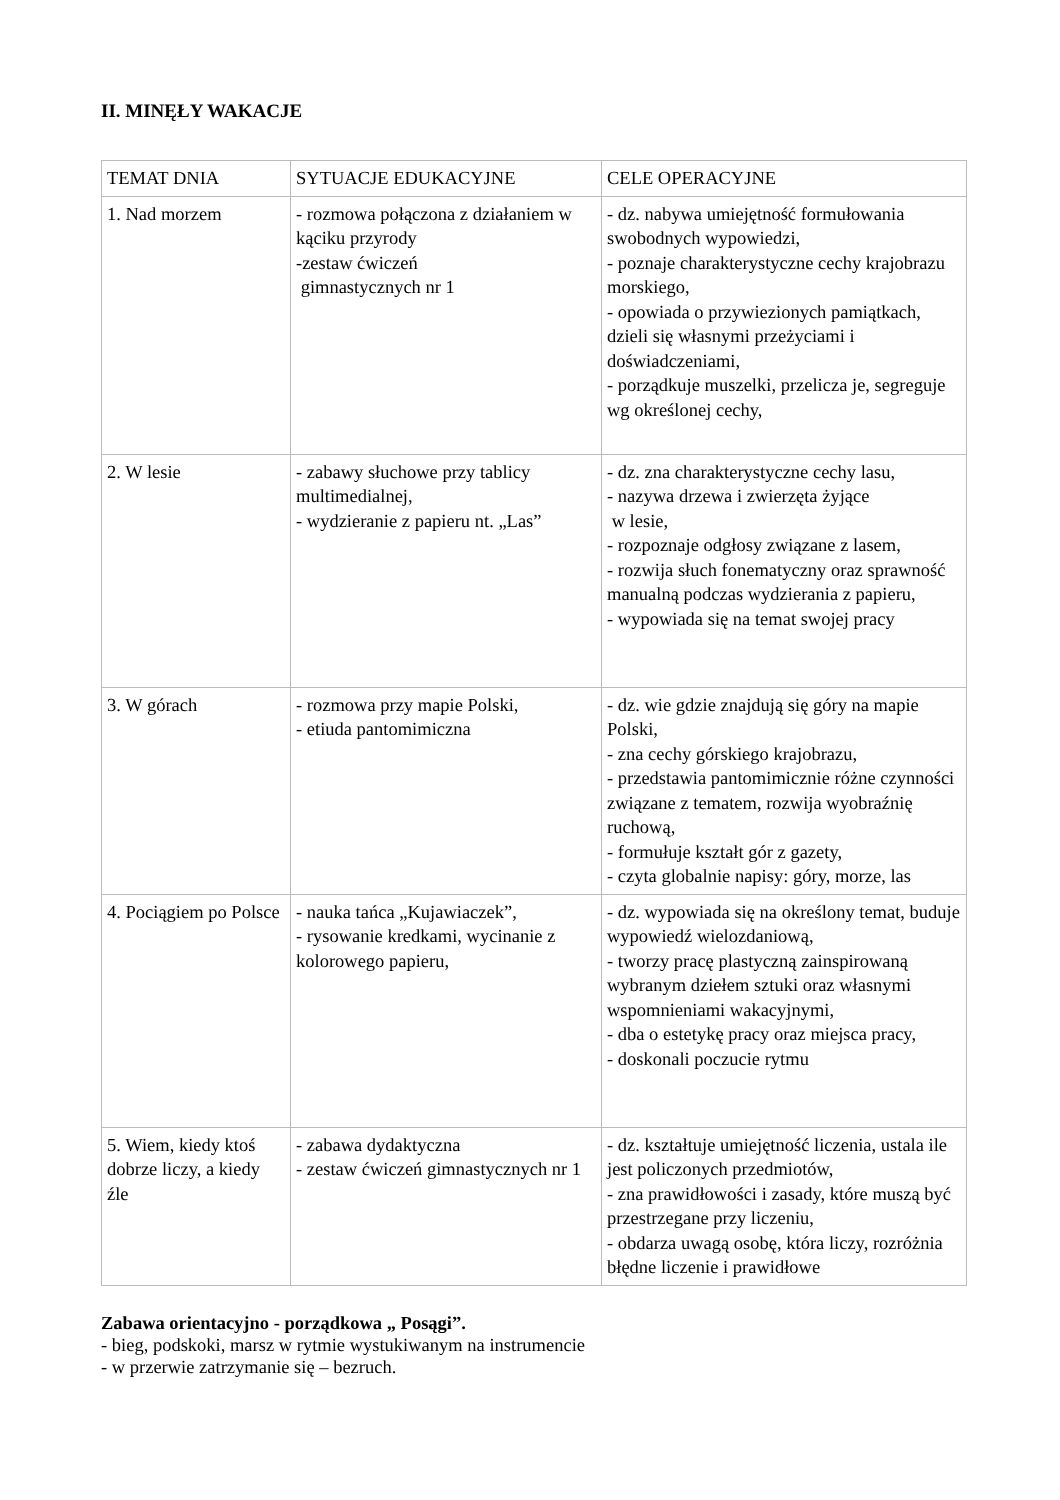II. MINĘŁY WAKACJE
| TEMAT DNIA | SYTUACJE EDUKACYJNE | CELE OPERACYJNE |
| 1. Nad morzem | - rozmowa połączona z działaniem w kąciku przyrody -zestaw ćwiczeń gimnastycznych nr 1 | - dz. nabywa umiejętność formułowania swobodnych wypowiedzi, - poznaje charakterystyczne cechy krajobrazu morskiego, - opowiada o przywiezionych pamiątkach, dzieli się własnymi przeżyciami i doświadczeniami, - porządkuje muszelki, przelicza je, segreguje wg określonej cechy, |
| 2. W lesie | - zabawy słuchowe przy tablicy multimedialnej, - wydzieranie z papieru nt. „Las” | - dz. zna charakterystyczne cechy lasu, - nazywa drzewa i zwierzęta żyjące w lesie, - rozpoznaje odgłosy związane z lasem, - rozwija słuch fonematyczny oraz sprawność manualną podczas wydzierania z papieru, - wypowiada się na temat swojej pracy |
| 3. W górach | - rozmowa przy mapie Polski, - etiuda pantomimiczna | - dz. wie gdzie znajdują się góry na mapie Polski, - zna cechy górskiego krajobrazu, - przedstawia pantomimicznie różne czynności związane z tematem, rozwija wyobraźnię ruchową, - formułuje kształt gór z gazety, - czyta globalnie napisy: góry, morze, las |
| 4. Pociągiem po Polsce | - nauka tańca „Kujawiaczek”, - rysowanie kredkami, wycinanie z kolorowego papieru, | - dz. wypowiada się na określony temat, buduje wypowiedź wielozdaniową, - tworzy pracę plastyczną zainspirowaną wybranym dziełem sztuki oraz własnymi wspomnieniami wakacyjnymi, - dba o estetykę pracy oraz miejsca pracy, - doskonali poczucie rytmu |
| 5. Wiem, kiedy ktoś dobrze liczy, a kiedy źle | - zabawa dydaktyczna - zestaw ćwiczeń gimnastycznych nr 1 | - dz. kształtuje umiejętność liczenia, ustala ile jest policzonych przedmiotów, - zna prawidłowości i zasady, które muszą być przestrzegane przy liczeniu, - obdarza uwagą osobę, która liczy, rozróżnia błędne liczenie i prawidłowe |
Zabawa orientacyjno - porządkowa „ Posągi”.
- bieg, podskoki, marsz w rytmie wystukiwanym na instrumencie
- w przerwie zatrzymanie się – bezruch.